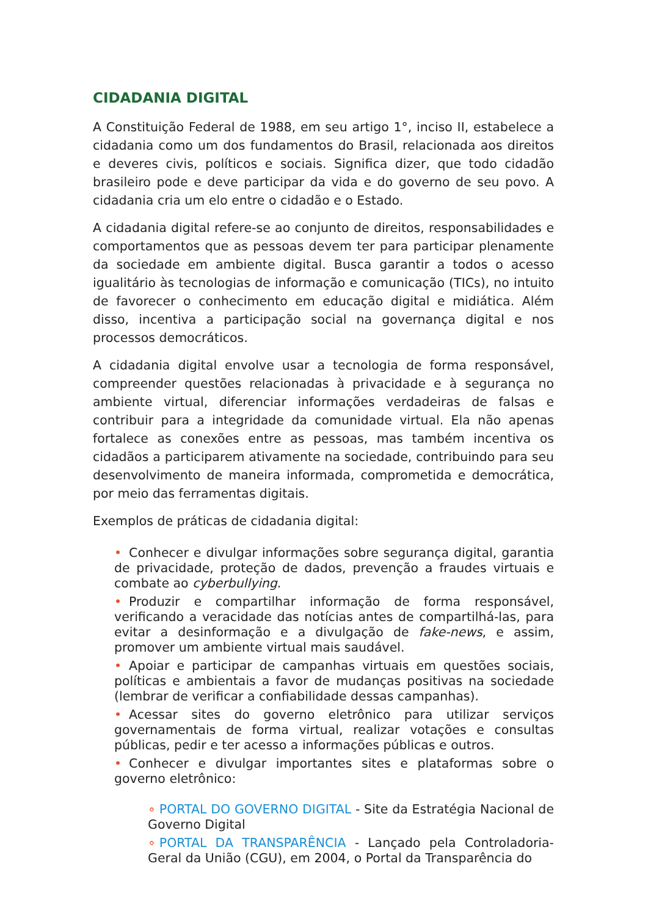CIDADANIA DIGITAL
A Constituição Federal de 1988, em seu artigo 1°, inciso II, estabelece a cidadania como um dos fundamentos do Brasil, relacionada aos direitos e deveres civis, políticos e sociais. Significa dizer, que todo cidadão brasileiro pode e deve participar da vida e do governo de seu povo. A cidadania cria um elo entre o cidadão e o Estado.
A cidadania digital refere-se ao conjunto de direitos, responsabilidades e comportamentos que as pessoas devem ter para participar plenamente da sociedade em ambiente digital. Busca garantir a todos o acesso igualitário às tecnologias de informação e comunicação (TICs), no intuito de favorecer o conhecimento em educação digital e midiática. Além disso, incentiva a participação social na governança digital e nos processos democráticos.
A cidadania digital envolve usar a tecnologia de forma responsável, compreender questões relacionadas à privacidade e à segurança no ambiente virtual, diferenciar informações verdadeiras de falsas e contribuir para a integridade da comunidade virtual. Ela não apenas fortalece as conexões entre as pessoas, mas também incentiva os cidadãos a participarem ativamente na sociedade, contribuindo para seu desenvolvimento de maneira informada, comprometida e democrática, por meio das ferramentas digitais.
Exemplos de práticas de cidadania digital:
• Conhecer e divulgar informações sobre segurança digital, garantia de privacidade, proteção de dados, prevenção a fraudes virtuais e combate ao cyberbullying.
• Produzir e compartilhar informação de forma responsável, verificando a veracidade das notícias antes de compartilhá-las, para evitar a desinformação e a divulgação de fake-news, e assim, promover um ambiente virtual mais saudável.
• Apoiar e participar de campanhas virtuais em questões sociais, políticas e ambientais a favor de mudanças positivas na sociedade (lembrar de verificar a confiabilidade dessas campanhas).
• Acessar sites do governo eletrônico para utilizar serviços governamentais de forma virtual, realizar votações e consultas públicas, pedir e ter acesso a informações públicas e outros.
• Conhecer e divulgar importantes sites e plataformas sobre o governo eletrônico:
∘ PORTAL DO GOVERNO DIGITAL - Site da Estratégia Nacional de Governo Digital
∘ PORTAL DA TRANSPARÊNCIA - Lançado pela Controladoria-Geral da União (CGU), em 2004, o Portal da Transparência do